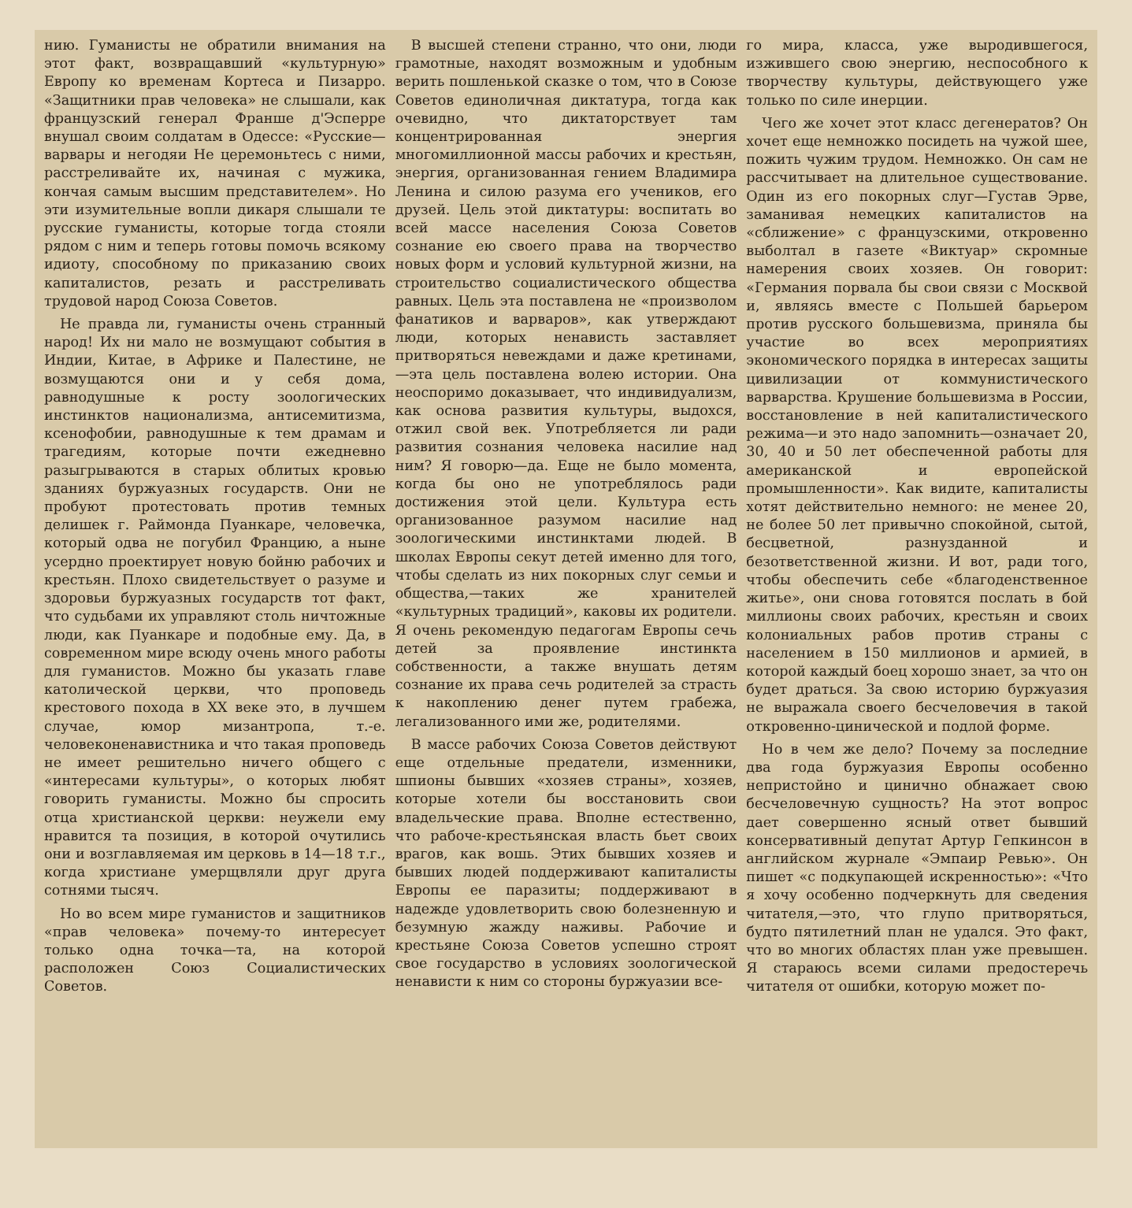нию. Гуманисты не обратили внимания на этот факт, возвращавший «культурную» Европу ко временам Кортеса и Пизарро. «Защитники прав человека» не слышали, как французский генерал Франше д'Эсперре внушал своим солдатам в Одессе: «Русские—варвары и негодяи Не церемоньтесь с ними, расстреливайте их, начиная с мужика, кончая самым высшим представителем». Но эти изумительные вопли дикаря слышали те русские гуманисты, которые тогда стояли рядом с ним и теперь готовы помочь всякому идиоту, способному по приказанию своих капиталистов, резать и расстреливать трудовой народ Союза Советов.
Не правда ли, гуманисты очень странный народ! Их ни мало не возмущают события в Индии, Китае, в Африке и Палестине, не возмущаются они и у себя дома, равнодушные к росту зоологических инстинктов национализма, антисемитизма, ксенофобии, равнодушные к тем драмам и трагедиям, которые почти ежедневно разыгрываются в старых облитых кровью зданиях буржуазных государств. Они не пробуют протестовать против темных делишек г. Раймонда Пуанкаре, человечка, который одва не погубил Францию, а ныне усердно проектирует новую бойню рабочих и крестьян. Плохо свидетельствует о разуме и здоровьи буржуазных государств тот факт, что судьбами их управляют столь ничтожные люди, как Пуанкаре и подобные ему. Да, в современном мире всюду очень много работы для гуманистов. Можно бы указать главе католической церкви, что проповедь крестового похода в XX веке это, в лучшем случае, юмор мизантропа, т.-е. человеконенавистника и что такая проповедь не имеет решительно ничего общего с «интересами культуры», о которых любят говорить гуманисты. Можно бы спросить отца христианской церкви: неужели ему нравится та позиция, в которой очутились они и возглавляемая им церковь в 14—18 т.г., когда христиане умерщвляли друг друга сотнями тысяч.
Но во всем мире гуманистов и защитников «прав человека» почему-то интересует только одна точка—та, на которой расположен Союз Социалистических Советов.
В высшей степени странно, что они, люди грамотные, находят возможным и удобным верить пошленькой сказке о том, что в Союзе Советов единоличная диктатура, тогда как очевидно, что диктаторствует там концентрированная энергия многомиллионной массы рабочих и крестьян, энергия, организованная гением Владимира Ленина и силою разума его учеников, его друзей. Цель этой диктатуры: воспитать во всей массе населения Союза Советов сознание ею своего права на творчество новых форм и условий культурной жизни, на строительство социалистического общества равных. Цель эта поставлена не «произволом фанатиков и варваров», как утверждают люди, которых ненависть заставляет притворяться невеждами и даже кретинами,—эта цель поставлена волею истории. Она неоспоримо доказывает, что индивидуализм, как основа развития культуры, выдохся, отжил свой век. Употребляется ли ради развития сознания человека насилие над ним? Я говорю—да. Еще не было момента, когда бы оно не употреблялось ради достижения этой цели. Культура есть организованное разумом насилие над зоологическими инстинктами людей. В школах Европы секут детей именно для того, чтобы сделать из них покорных слуг семьи и общества,—таких же хранителей «культурных традиций», каковы их родители. Я очень рекомендую педагогам Европы сечь детей за проявление инстинкта собственности, а также внушать детям сознание их права сечь родителей за страсть к накоплению денег путем грабежа, легализованного ими же, родителями.
В массе рабочих Союза Советов действуют еще отдельные предатели, изменники, шпионы бывших «хозяев страны», хозяев, которые хотели бы восстановить свои владельческие права. Вполне естественно, что рабоче-крестьянская власть бьет своих врагов, как вошь. Этих бывших хозяев и бывших людей поддерживают капиталисты Европы ее паразиты; поддерживают в надежде удовлетворить свою болезненную и безумную жажду наживы. Рабочие и крестьяне Союза Советов успешно строят свое государство в условиях зоологической ненависти к ним со стороны буржуазии все-
го мира, класса, уже выродившегося, изжившего свою энергию, неспособного к творчеству культуры, действующего уже только по силе инерции.
Чего же хочет этот класс дегенератов? Он хочет еще немножко посидеть на чужой шее, пожить чужим трудом. Немножко. Он сам не рассчитывает на длительное существование. Один из его покорных слуг—Густав Эрве, заманивая немецких капиталистов на «сближение» с французскими, откровенно выболтал в газете «Виктуар» скромные намерения своих хозяев. Он говорит: «Германия порвала бы свои связи с Москвой и, являясь вместе с Польшей барьером против русского большевизма, приняла бы участие во всех мероприятиях экономического порядка в интересах защиты цивилизации от коммунистического варварства. Крушение большевизма в России, восстановление в ней капиталистического режима—и это надо запомнить—означает 20, 30, 40 и 50 лет обеспеченной работы для американской и европейской промышленности». Как видите, капиталисты хотят действительно немного: не менее 20, не более 50 лет привычно спокойной, сытой, бесцветной, разнузданной и безответственной жизни. И вот, ради того, чтобы обеспечить себе «благоденственное житье», они снова готовятся послать в бой миллионы своих рабочих, крестьян и своих колониальных рабов против страны с населением в 150 миллионов и армией, в которой каждый боец хорошо знает, за что он будет драться. За свою историю буржуазия не выражала своего бесчеловечия в такой откровенно-цинической и подлой форме.
Но в чем же дело? Почему за последние два года буржуазия Европы особенно непристойно и цинично обнажает свою бесчеловечную сущность? На этот вопрос дает совершенно ясный ответ бывший консервативный депутат Артур Гепкинсон в английском журнале «Эмпаир Ревью». Он пишет «с подкупающей искренностью»: «Что я хочу особенно подчеркнуть для сведения читателя,—это, что глупо притворяться, будто пятилетний план не удался. Это факт, что во многих областях план уже превышен. Я стараюсь всеми силами предостеречь читателя от ошибки, которую может по-